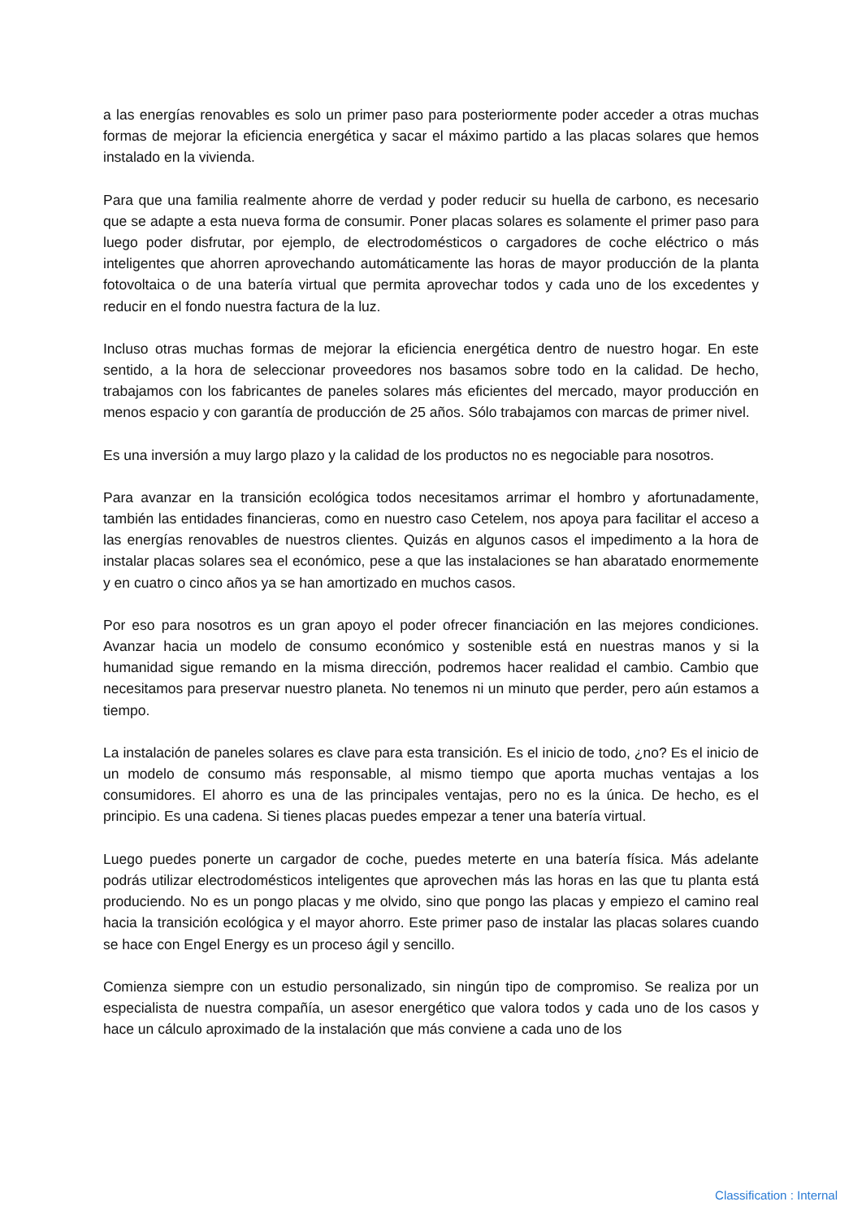a las energías renovables es solo un primer paso para posteriormente poder acceder a otras muchas formas de mejorar la eficiencia energética y sacar el máximo partido a las placas solares que hemos instalado en la vivienda.
Para que una familia realmente ahorre de verdad y poder reducir su huella de carbono, es necesario que se adapte a esta nueva forma de consumir. Poner placas solares es solamente el primer paso para luego poder disfrutar, por ejemplo, de electrodomésticos o cargadores de coche eléctrico o más inteligentes que ahorren aprovechando automáticamente las horas de mayor producción de la planta fotovoltaica o de una batería virtual que permita aprovechar todos y cada uno de los excedentes y reducir en el fondo nuestra factura de la luz.
Incluso otras muchas formas de mejorar la eficiencia energética dentro de nuestro hogar. En este sentido, a la hora de seleccionar proveedores nos basamos sobre todo en la calidad. De hecho, trabajamos con los fabricantes de paneles solares más eficientes del mercado, mayor producción en menos espacio y con garantía de producción de 25 años. Sólo trabajamos con marcas de primer nivel.
Es una inversión a muy largo plazo y la calidad de los productos no es negociable para nosotros.
Para avanzar en la transición ecológica todos necesitamos arrimar el hombro y afortunadamente, también las entidades financieras, como en nuestro caso Cetelem, nos apoya para facilitar el acceso a las energías renovables de nuestros clientes. Quizás en algunos casos el impedimento a la hora de instalar placas solares sea el económico, pese a que las instalaciones se han abaratado enormemente y en cuatro o cinco años ya se han amortizado en muchos casos.
Por eso para nosotros es un gran apoyo el poder ofrecer financiación en las mejores condiciones. Avanzar hacia un modelo de consumo económico y sostenible está en nuestras manos y si la humanidad sigue remando en la misma dirección, podremos hacer realidad el cambio. Cambio que necesitamos para preservar nuestro planeta. No tenemos ni un minuto que perder, pero aún estamos a tiempo.
La instalación de paneles solares es clave para esta transición. Es el inicio de todo, ¿no? Es el inicio de un modelo de consumo más responsable, al mismo tiempo que aporta muchas ventajas a los consumidores. El ahorro es una de las principales ventajas, pero no es la única. De hecho, es el principio. Es una cadena. Si tienes placas puedes empezar a tener una batería virtual.
Luego puedes ponerte un cargador de coche, puedes meterte en una batería física. Más adelante podrás utilizar electrodomésticos inteligentes que aprovechen más las horas en las que tu planta está produciendo. No es un pongo placas y me olvido, sino que pongo las placas y empiezo el camino real hacia la transición ecológica y el mayor ahorro. Este primer paso de instalar las placas solares cuando se hace con Engel Energy es un proceso ágil y sencillo.
Comienza siempre con un estudio personalizado, sin ningún tipo de compromiso. Se realiza por un especialista de nuestra compañía, un asesor energético que valora todos y cada uno de los casos y hace un cálculo aproximado de la instalación que más conviene a cada uno de los
Classification : Internal